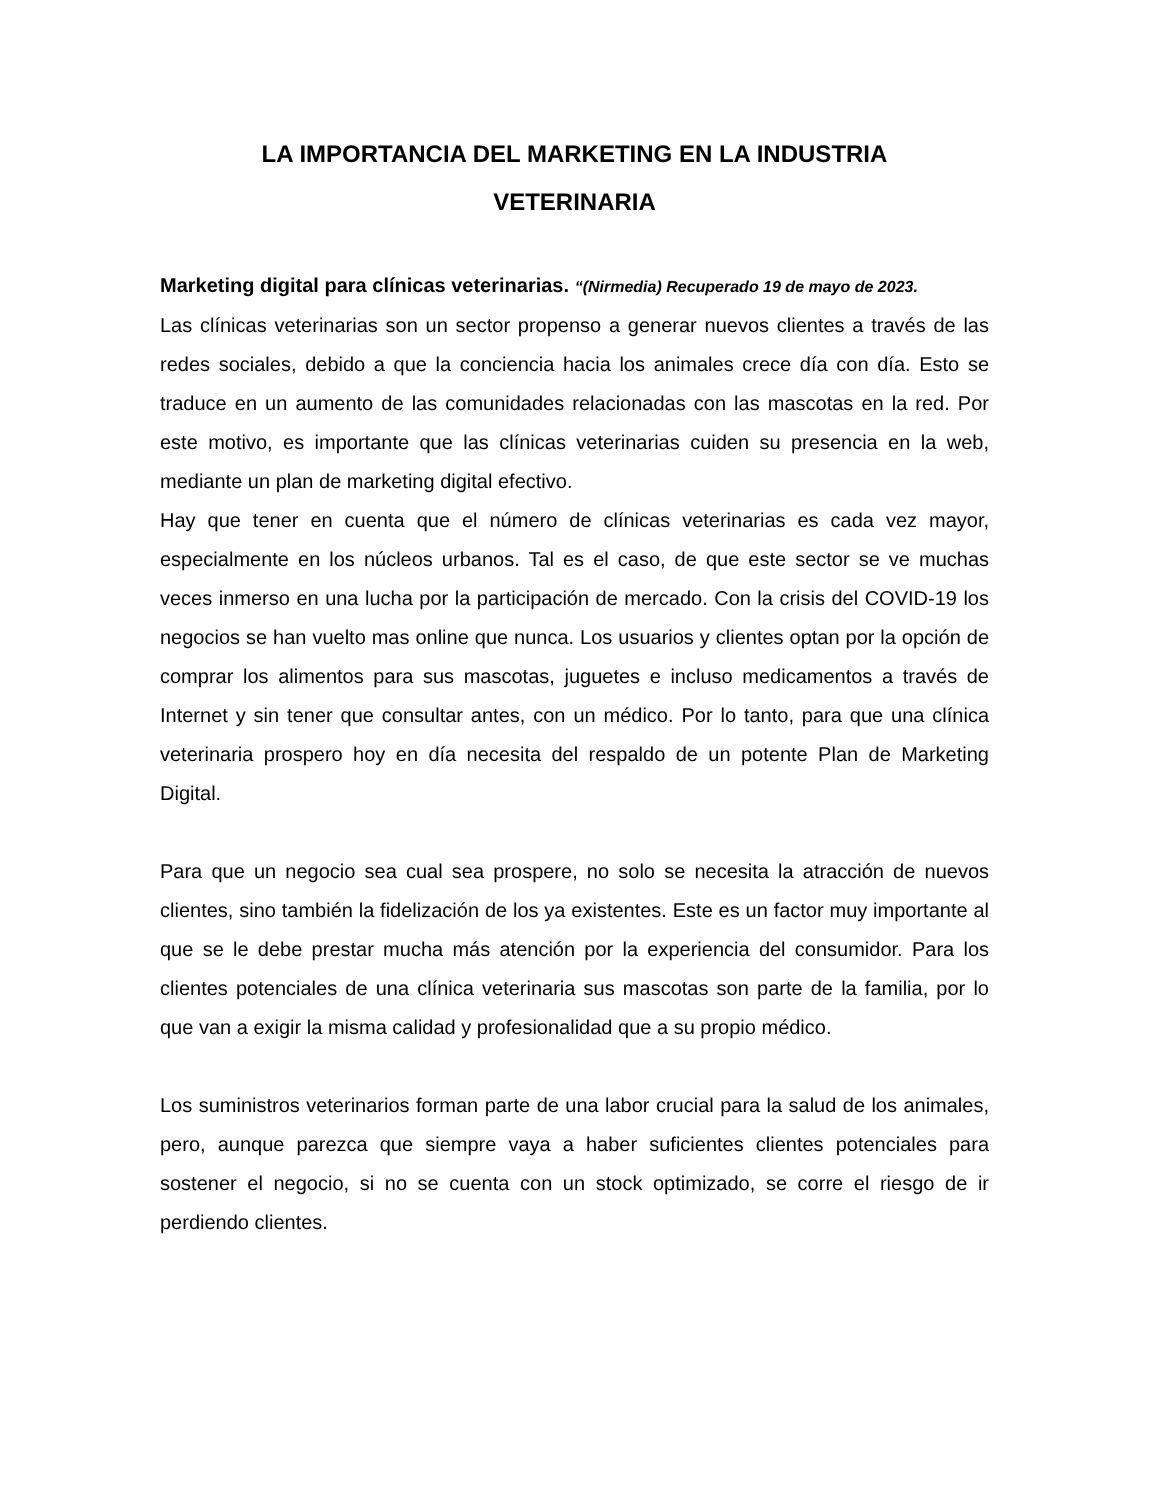LA IMPORTANCIA DEL MARKETING EN LA INDUSTRIA
VETERINARIA
Marketing digital para clínicas veterinarias. “(Nirmedia) Recuperado 19 de mayo de 2023.
Las clínicas veterinarias son un sector propenso a generar nuevos clientes a través de las redes sociales, debido a que la conciencia hacia los animales crece día con día. Esto se traduce en un aumento de las comunidades relacionadas con las mascotas en la red. Por este motivo, es importante que las clínicas veterinarias cuiden su presencia en la web, mediante un plan de marketing digital efectivo.
Hay que tener en cuenta que el número de clínicas veterinarias es cada vez mayor, especialmente en los núcleos urbanos. Tal es el caso, de que este sector se ve muchas veces inmerso en una lucha por la participación de mercado. Con la crisis del COVID-19 los negocios se han vuelto mas online que nunca. Los usuarios y clientes optan por la opción de comprar los alimentos para sus mascotas, juguetes e incluso medicamentos a través de Internet y sin tener que consultar antes, con un médico. Por lo tanto, para que una clínica veterinaria prospero hoy en día necesita del respaldo de un potente Plan de Marketing Digital.
Para que un negocio sea cual sea prospere, no solo se necesita la atracción de nuevos clientes, sino también la fidelización de los ya existentes. Este es un factor muy importante al que se le debe prestar mucha más atención por la experiencia del consumidor. Para los clientes potenciales de una clínica veterinaria sus mascotas son parte de la familia, por lo que van a exigir la misma calidad y profesionalidad que a su propio médico.
Los suministros veterinarios forman parte de una labor crucial para la salud de los animales, pero, aunque parezca que siempre vaya a haber suficientes clientes potenciales para sostener el negocio, si no se cuenta con un stock optimizado, se corre el riesgo de ir perdiendo clientes.